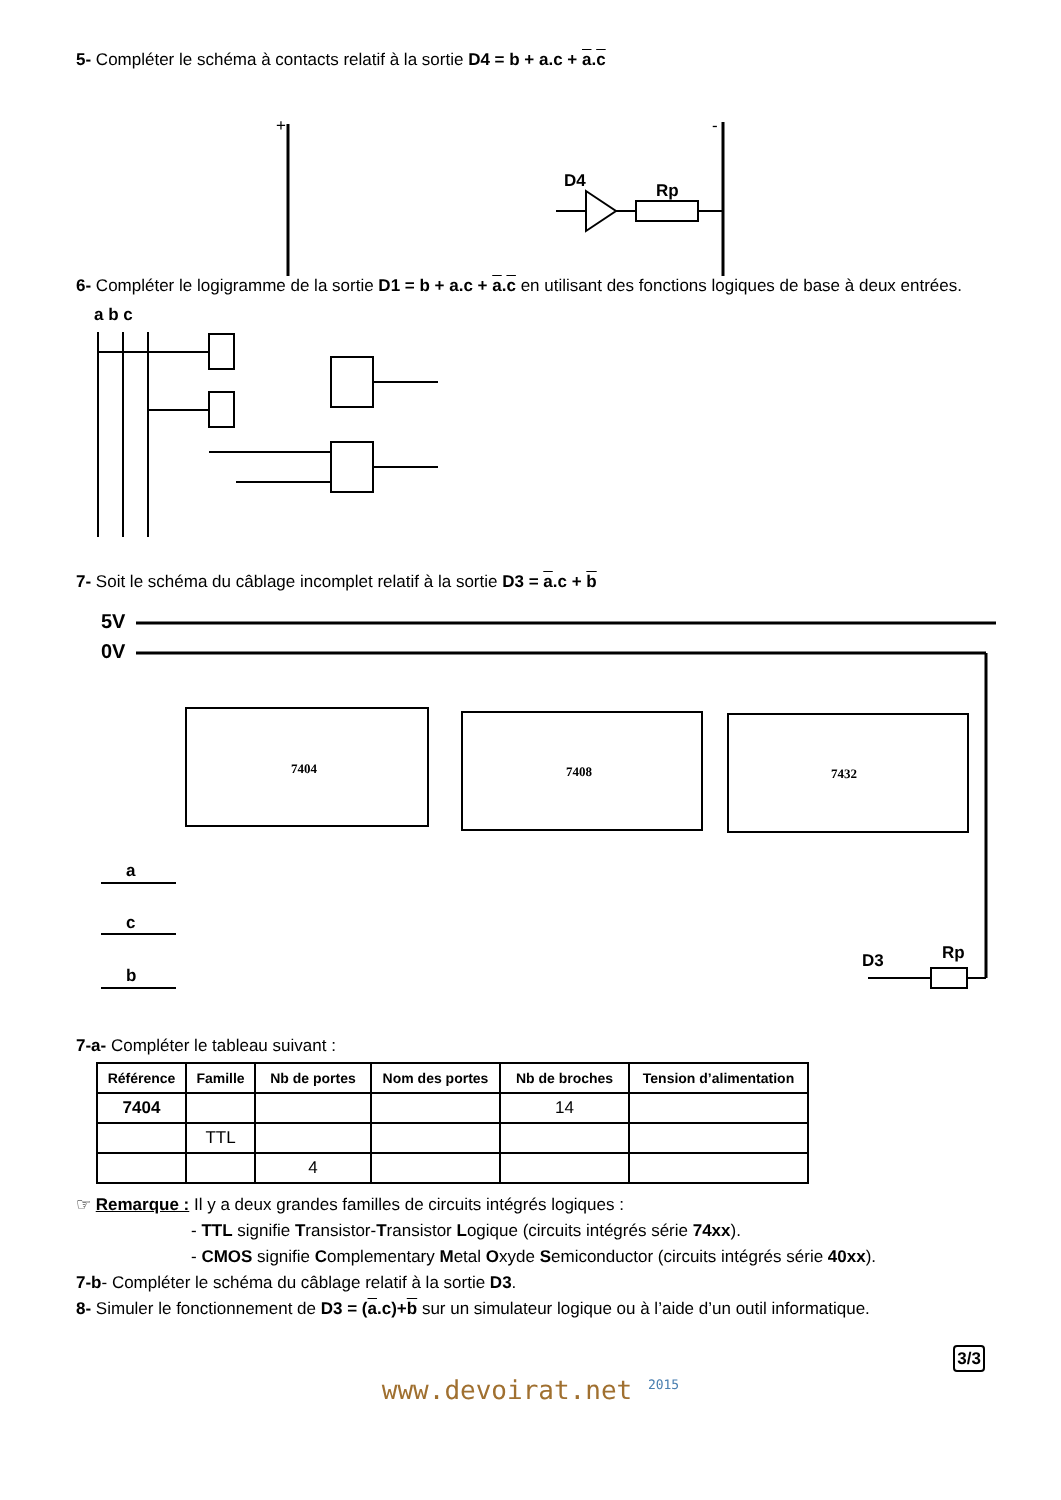5- Compléter le schéma à contacts relatif à la sortie D4 = b + a.c + a.c
+
-
D4
Rp
6- Compléter le logigramme de la sortie D1 = b + a.c + a.c en utilisant des fonctions logiques de base à deux entrées.
a b c
7- Soit le schéma du câblage incomplet relatif à la sortie D3 = a.c + b
5V
0V
7404
7408
7432
a
c
b
D3
Rp
7-a- Compléter le tableau suivant :
| Référence | Famille | Nb de portes | Nom des portes | Nb de broches | Tension d’alimentation |
| --- | --- | --- | --- | --- | --- |
| 7404 | | | | 14 | |
| | TTL | | | | |
| | | 4 | | | |
☞ Remarque : Il y a deux grandes familles de circuits intégrés logiques :
- TTL signifie Transistor-Transistor Logique (circuits intégrés série 74xx).
- CMOS signifie Complementary Metal Oxyde Semiconductor (circuits intégrés série 40xx).
7-b- Compléter le schéma du câblage relatif à la sortie D3.
8- Simuler le fonctionnement de D3 = (a.c)+b sur un simulateur logique ou à l’aide d’un outil informatique.
3/3
www.devoirat.net <sup>2015</sup>